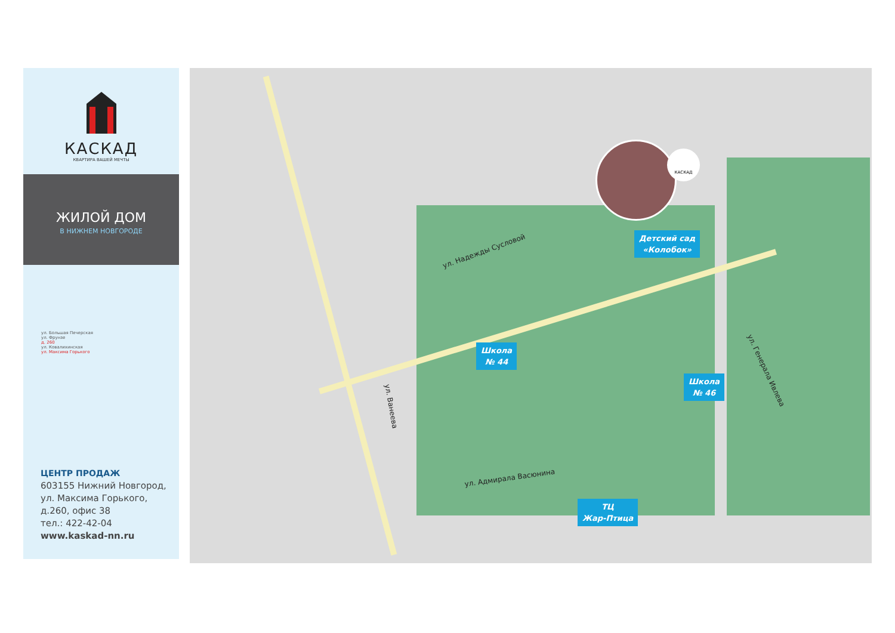КАСКАД
КВАРТИРА ВАШЕЙ МЕЧТЫ
ЖИЛОЙ ДОМ
В НИЖНЕМ НОВГОРОДЕ
ул. Большая Печерская
ул. Фрунзе
д. 260
ул. Ковалихинская
ул. Максима Горького
ЦЕНТР ПРОДАЖ
603155 Нижний Новгород,
ул. Максима Горького,
д.260, офис 38
тел.: 422-42-04
www.kaskad-nn.ru
ул. Надежды Сусловой
ул. Ванеева
ул. Адмирала Васюнина
ул. Генерала Ивлева
Детский сад
«Колобок»
Школа
№ 44
Школа
№ 46
ТЦ
Жар-Птица
КАСКАД